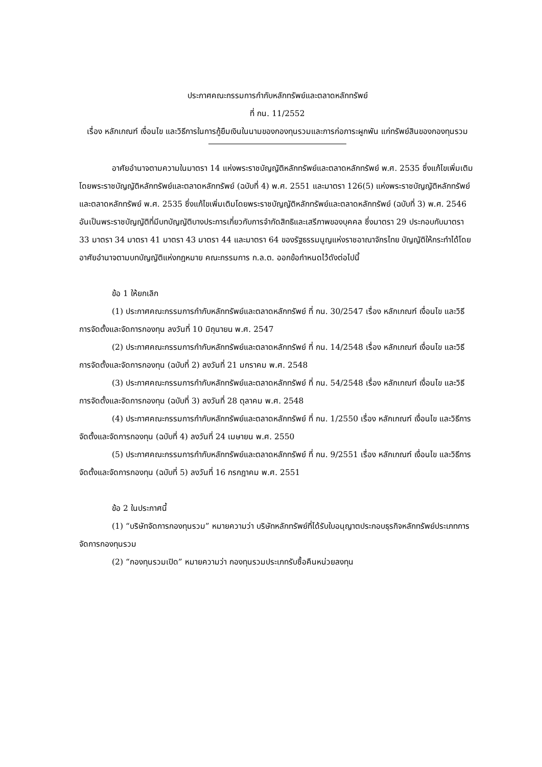ประกาศคณะกรรมการกำกับหลักทรัพย์และตลาดหลักทรัพย์
ที่ กน. 11/2552
เรื่อง หลักเกณฑ์ เงื่อนไข และวิธีการในการกู้ยืมเงินในนามของกองทุนรวมและการก่อภาระผูกพัน แก่ทรัพย์สินของกองทุนรวม
อาศัยอำนาจตามความในมาตรา 14 แห่งพระราชบัญญัติหลักทรัพย์และตลาดหลักทรัพย์ พ.ศ. 2535 ซึ่งแก้ไขเพิ่มเติมโดยพระราชบัญญัติหลักทรัพย์และตลาดหลักทรัพย์ (ฉบับที่ 4) พ.ศ. 2551 และมาตรา 126(5) แห่งพระราชบัญญัติหลักทรัพย์และตลาดหลักทรัพย์ พ.ศ. 2535 ซึ่งแก้ไขเพิ่มเติมโดยพระราชบัญญัติหลักทรัพย์และตลาดหลักทรัพย์ (ฉบับที่ 3) พ.ศ. 2546 อันเป็นพระราชบัญญัติที่มีบทบัญญัติบางประการเกี่ยวกับการจำกัดสิทธิและเสรีภาพของบุคคล ซึ่งมาตรา 29 ประกอบกับมาตรา 33 มาตรา 34 มาตรา 41 มาตรา 43 มาตรา 44 และมาตรา 64 ของรัฐธรรมนูญแห่งราชอาณาจักรไทย บัญญัติให้กระทำได้โดยอาศัยอำนาจตามบทบัญญัติแห่งกฎหมาย คณะกรรมการ ก.ล.ต. ออกข้อกำหนดไว้ดังต่อไปนี้
ข้อ 1 ให้ยกเลิก
(1) ประกาศคณะกรรมการกำกับหลักทรัพย์และตลาดหลักทรัพย์ ที่ กน. 30/2547 เรื่อง หลักเกณฑ์ เงื่อนไข และวิธีการจัดตั้งและจัดการกองทุน ลงวันที่ 10 มิถุนายน พ.ศ. 2547
(2) ประกาศคณะกรรมการกำกับหลักทรัพย์และตลาดหลักทรัพย์ ที่ กน. 14/2548 เรื่อง หลักเกณฑ์ เงื่อนไข และวิธีการจัดตั้งและจัดการกองทุน (ฉบับที่ 2) ลงวันที่ 21 มกราคม พ.ศ. 2548
(3) ประกาศคณะกรรมการกำกับหลักทรัพย์และตลาดหลักทรัพย์ ที่ กน. 54/2548 เรื่อง หลักเกณฑ์ เงื่อนไข และวิธีการจัดตั้งและจัดการกองทุน (ฉบับที่ 3) ลงวันที่ 28 ตุลาคม พ.ศ. 2548
(4) ประกาศคณะกรรมการกำกับหลักทรัพย์และตลาดหลักทรัพย์ ที่ กน. 1/2550 เรื่อง หลักเกณฑ์ เงื่อนไข และวิธีการจัดตั้งและจัดการกองทุน (ฉบับที่ 4) ลงวันที่ 24 เมษายน พ.ศ. 2550
(5) ประกาศคณะกรรมการกำกับหลักทรัพย์และตลาดหลักทรัพย์ ที่ กน. 9/2551 เรื่อง หลักเกณฑ์ เงื่อนไข และวิธีการจัดตั้งและจัดการกองทุน (ฉบับที่ 5) ลงวันที่ 16 กรกฎาคม พ.ศ. 2551
ข้อ 2 ในประกาศนี้
(1) “บริษัทจัดการกองทุนรวม” หมายความว่า บริษัทหลักทรัพย์ที่ได้รับใบอนุญาตประกอบธุรกิจหลักทรัพย์ประเภทการจัดการกองทุนรวม
(2) “กองทุนรวมเปิด” หมายความว่า กองทุนรวมประเภทรับซื้อคืนหน่วยลงทุน